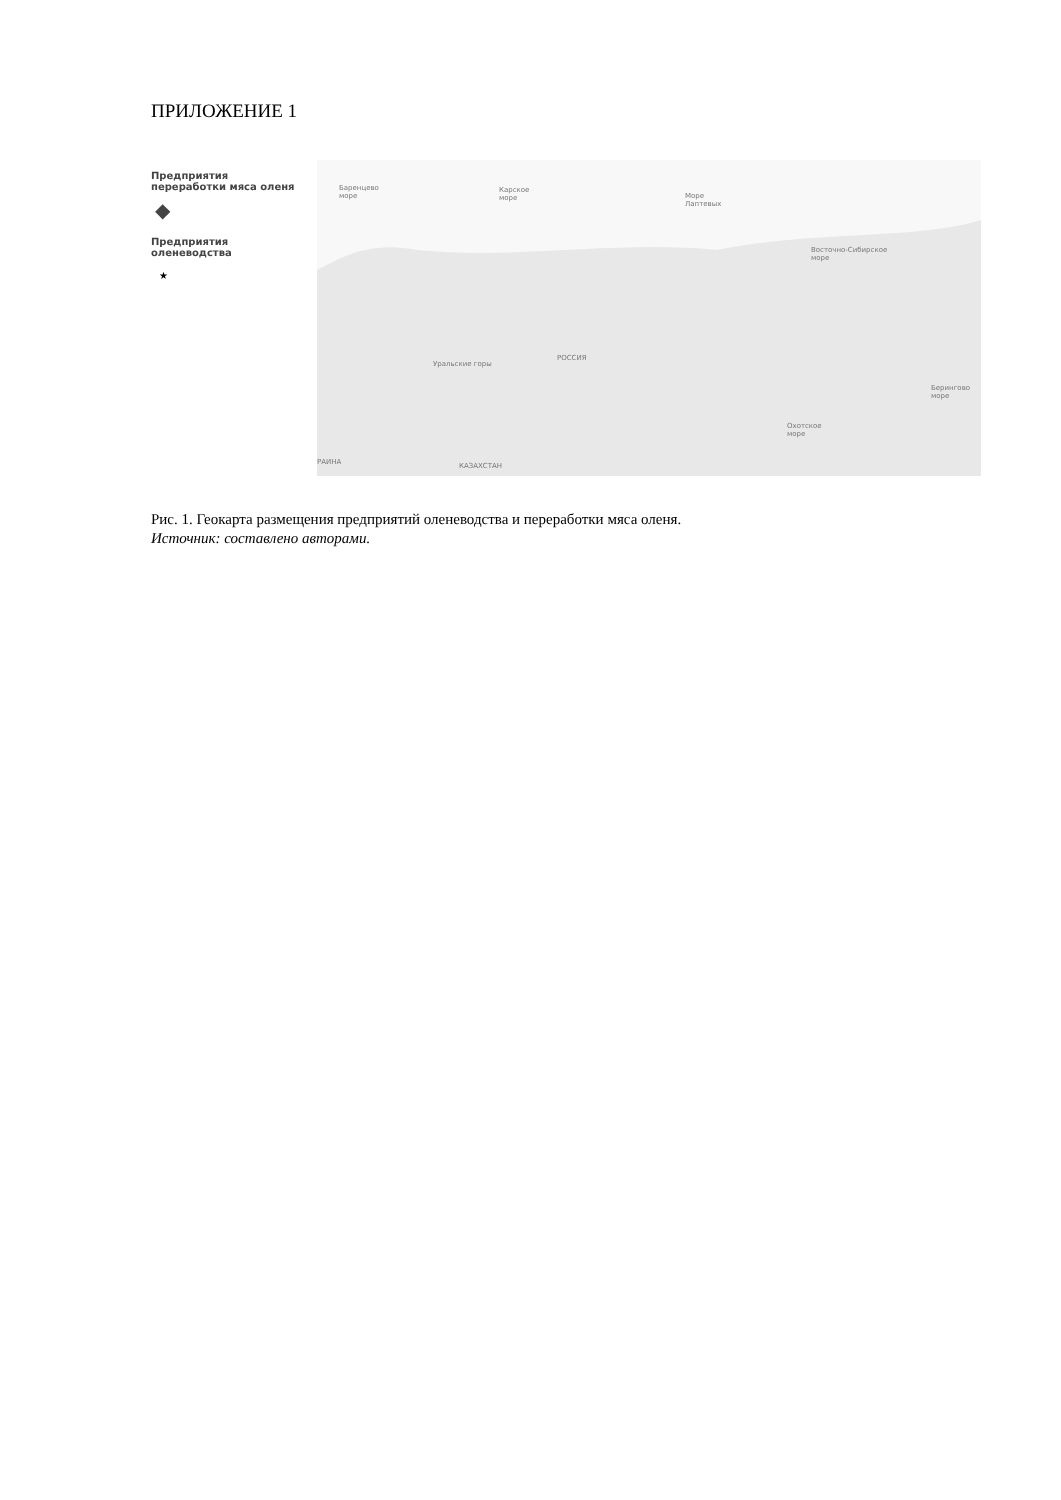ПРИЛОЖЕНИЕ 1
Предприятия
переработки мяса оленя
◆
Предприятия
оленеводства
★
Баренцево
море
Карское
море Море
Лаптевых
Восточно-Сибирское
море
РОССИЯ
Уральские горы
Берингово
море
Охотское
море
РАИНА КАЗАХСТАН
Рис. 1. Геокарта размещения предприятий оленеводства и переработки мяса оленя.
Источник: составлено авторами.